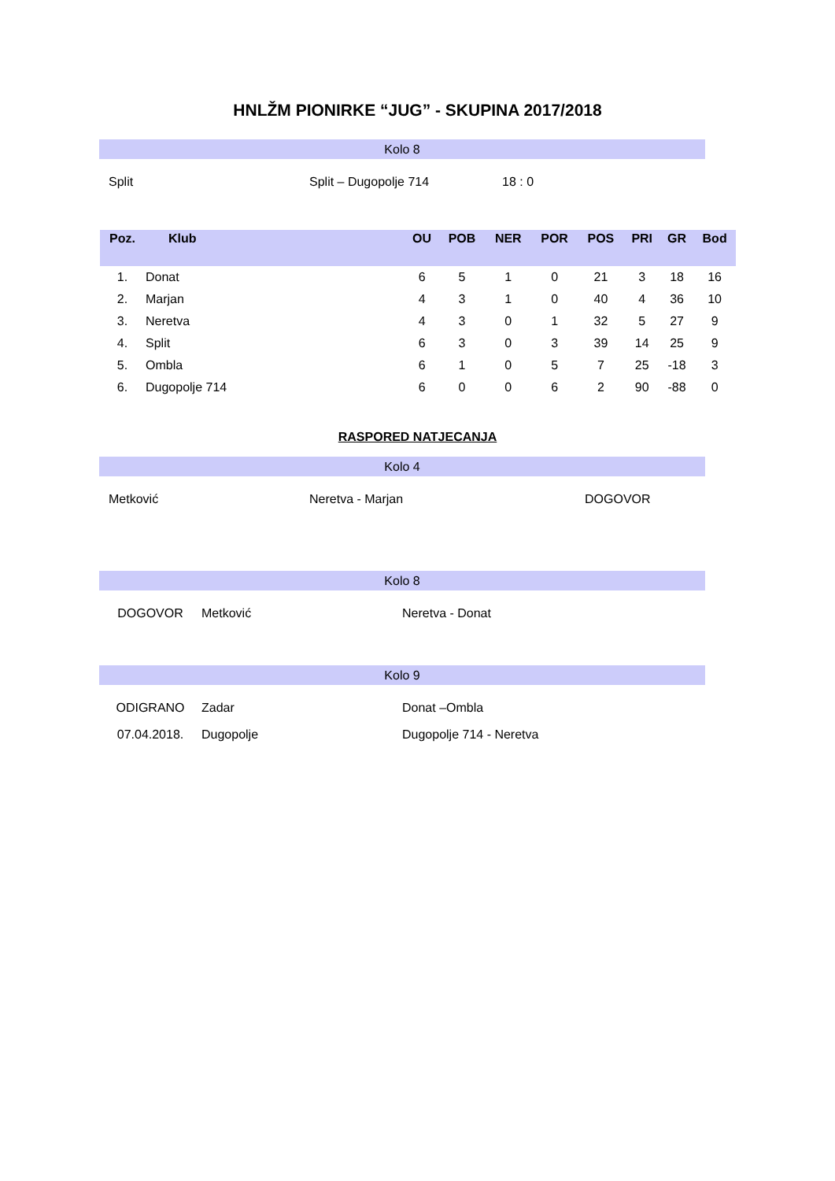HNLŽM PIONIRKE “JUG” - SKUPINA 2017/2018
Kolo 8
Split Split – Dugopolje 714 18 : 0
| Poz. | Klub | OU | POB | NER | POR | POS | PRI | GR | Bod |
| --- | --- | --- | --- | --- | --- | --- | --- | --- | --- |
| 1. | Donat | 6 | 5 | 1 | 0 | 21 | 3 | 18 | 16 |
| 2. | Marjan | 4 | 3 | 1 | 0 | 40 | 4 | 36 | 10 |
| 3. | Neretva | 4 | 3 | 0 | 1 | 32 | 5 | 27 | 9 |
| 4. | Split | 6 | 3 | 0 | 3 | 39 | 14 | 25 | 9 |
| 5. | Ombla | 6 | 1 | 0 | 5 | 7 | 25 | -18 | 3 |
| 6. | Dugopolje 714 | 6 | 0 | 0 | 6 | 2 | 90 | -88 | 0 |
RASPORED NATJECANJA
Kolo 4
Metković Neretva - Marjan DOGOVOR
Kolo 8
DOGOVOR Metković Neretva - Donat
Kolo 9
ODIGRANO Zadar Donat –Ombla
07.04.2018. Dugopolje Dugopolje 714 - Neretva